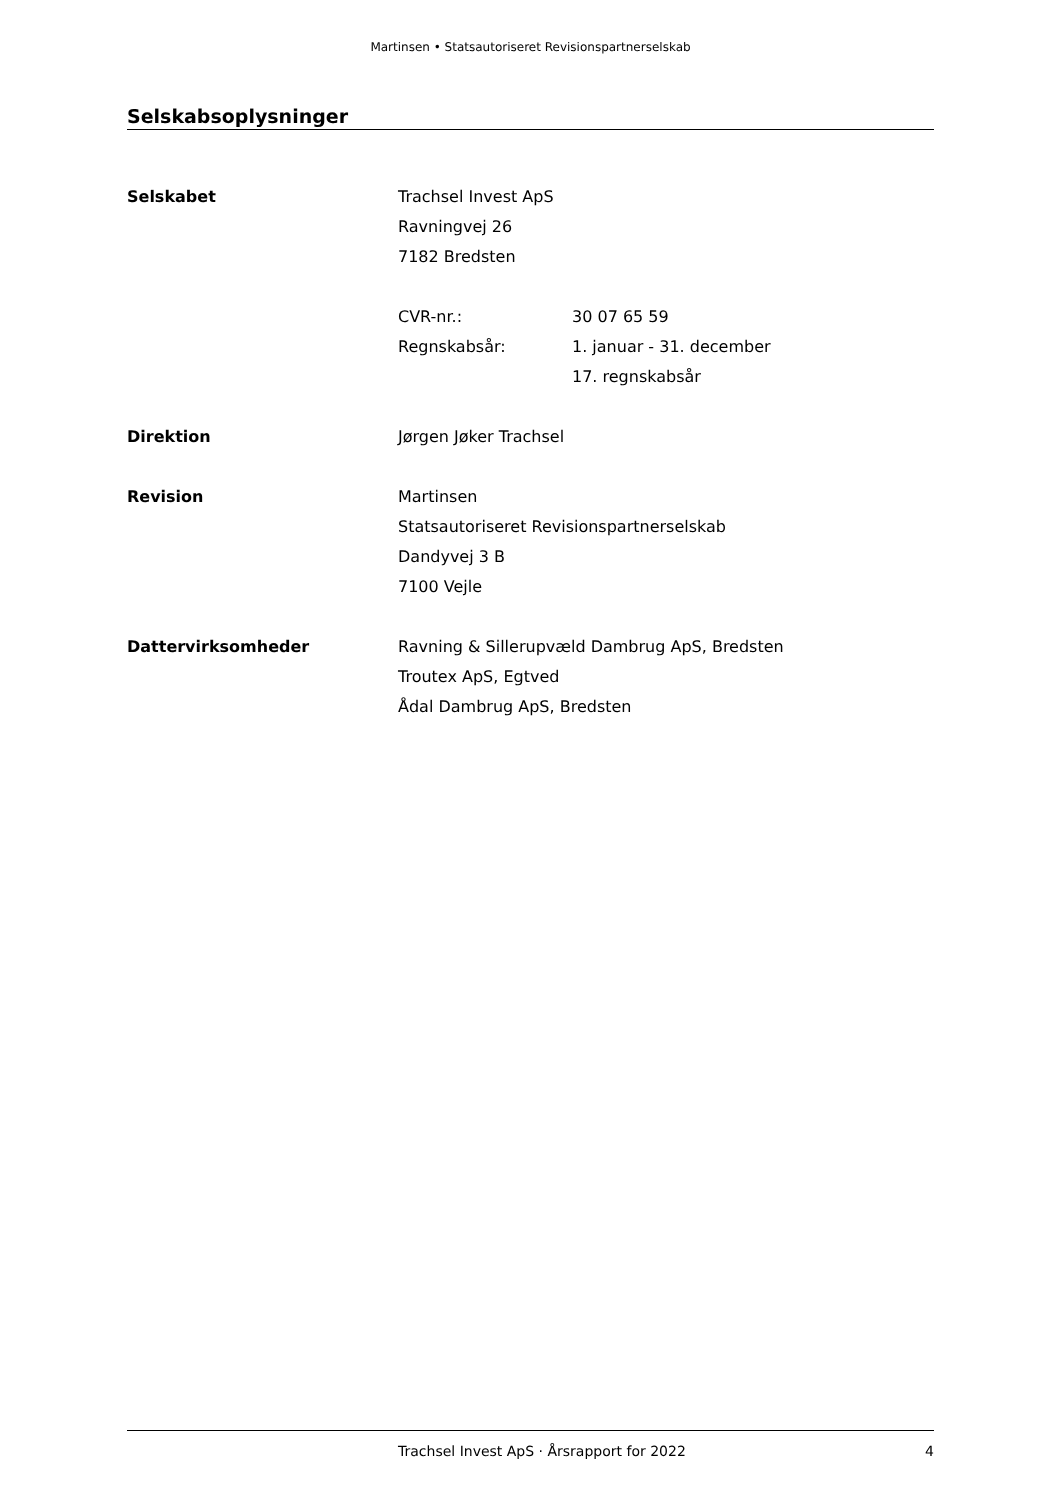Martinsen • Statsautoriseret Revisionspartnerselskab
Selskabsoplysninger
Selskabet Trachsel Invest ApS
Ravningvej 26
7182 Bredsten
CVR-nr.: 30 07 65 59
Regnskabsår: 1. januar - 31. december
17. regnskabsår
Direktion Jørgen Jøker Trachsel
Revision Martinsen
Statsautoriseret Revisionspartnerselskab
Dandyvej 3 B
7100 Vejle
Dattervirksomheder Ravning & Sillerupvæld Dambrug ApS, Bredsten
Troutex ApS, Egtved
Ådal Dambrug ApS, Bredsten
Trachsel Invest ApS · Årsrapport for 2022 4